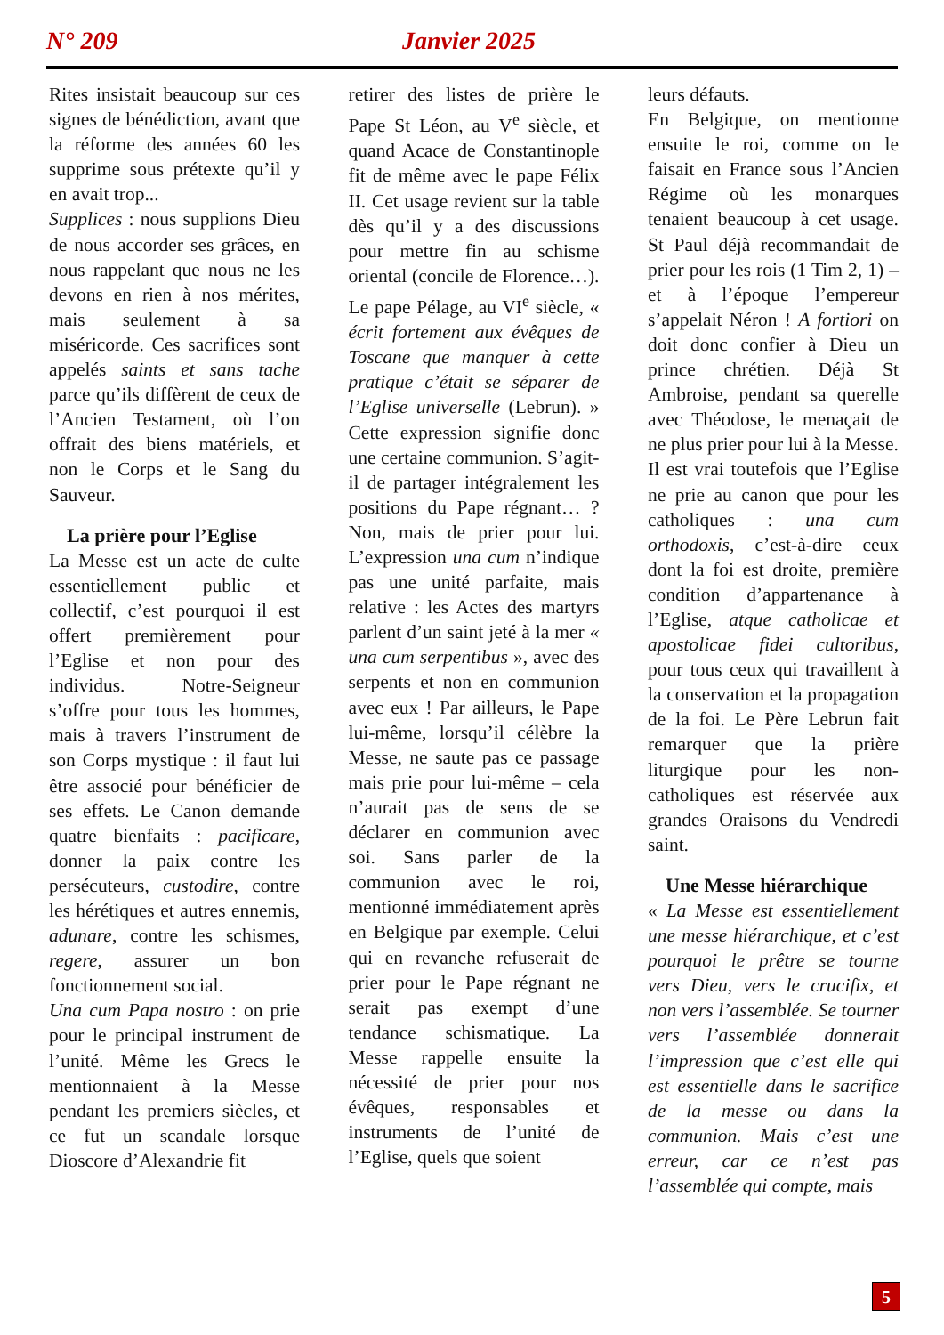N° 209 Janvier 2025
Rites insistait beaucoup sur ces signes de bénédiction, avant que la réforme des années 60 les supprime sous prétexte qu’il y en avait trop...
Supplices : nous supplions Dieu de nous accorder ses grâces, en nous rappelant que nous ne les devons en rien à nos mérites, mais seulement à sa miséricorde. Ces sacrifices sont appelés saints et sans tache parce qu’ils diffèrent de ceux de l’Ancien Testament, où l’on offrait des biens matériels, et non le Corps et le Sang du Sauveur.
La prière pour l’Eglise
La Messe est un acte de culte essentiellement public et collectif, c’est pourquoi il est offert premièrement pour l’Eglise et non pour des individus. Notre-Seigneur s’offre pour tous les hommes, mais à travers l’instrument de son Corps mystique : il faut lui être associé pour bénéficier de ses effets. Le Canon demande quatre bienfaits : pacificare, donner la paix contre les persécuteurs, custodire, contre les hérétiques et autres ennemis, adunare, contre les schismes, regere, assurer un bon fonctionnement social.
Una cum Papa nostro : on prie pour le principal instrument de l’unité. Même les Grecs le mentionnaient à la Messe pendant les premiers siècles, et ce fut un scandale lorsque Dioscore d’Alexandrie fit
retirer des listes de prière le Pape St Léon, au V<sup>e</sup> siècle, et quand Acace de Constantinople fit de même avec le pape Félix II. Cet usage revient sur la table dès qu’il y a des discussions pour mettre fin au schisme oriental (concile de Florence…). Le pape Pélage, au VI<sup>e</sup> siècle, « écrit fortement aux évêques de Toscane que manquer à cette pratique c’était se séparer de l’Eglise universelle (Lebrun). » Cette expression signifie donc une certaine communion. S’agit-il de partager intégralement les positions du Pape régnant… ? Non, mais de prier pour lui. L’expression una cum n’indique pas une unité parfaite, mais relative : les Actes des martyrs parlent d’un saint jeté à la mer « una cum serpentibus », avec des serpents et non en communion avec eux ! Par ailleurs, le Pape lui-même, lorsqu’il célèbre la Messe, ne saute pas ce passage mais prie pour lui-même – cela n’aurait pas de sens de se déclarer en communion avec soi. Sans parler de la communion avec le roi, mentionné immédiatement après en Belgique par exemple. Celui qui en revanche refuserait de prier pour le Pape régnant ne serait pas exempt d’une tendance schismatique. La Messe rappelle ensuite la nécessité de prier pour nos évêques, responsables et instruments de l’unité de l’Eglise, quels que soient
leurs défauts.
En Belgique, on mentionne ensuite le roi, comme on le faisait en France sous l’Ancien Régime où les monarques tenaient beaucoup à cet usage. St Paul déjà recommandait de prier pour les rois (1 Tim 2, 1) – et à l’époque l’empereur s’appelait Néron ! A fortiori on doit donc confier à Dieu un prince chrétien. Déjà St Ambroise, pendant sa querelle avec Théodose, le menaçait de ne plus prier pour lui à la Messe.
Il est vrai toutefois que l’Eglise ne prie au canon que pour les catholiques : una cum orthodoxis, c’est-à-dire ceux dont la foi est droite, première condition d’appartenance à l’Eglise, atque catholicae et apostolicae fidei cultoribus, pour tous ceux qui travaillent à la conservation et la propagation de la foi. Le Père Lebrun fait remarquer que la prière liturgique pour les non-catholiques est réservée aux grandes Oraisons du Vendredi saint.
Une Messe hiérarchique
« La Messe est essentiellement une messe hiérarchique, et c’est pourquoi le prêtre se tourne vers Dieu, vers le crucifix, et non vers l’assemblée. Se tourner vers l’assemblée donnerait l’impression que c’est elle qui est essentielle dans le sacrifice de la messe ou dans la communion. Mais c’est une erreur, car ce n’est pas l’assemblée qui compte, mais
5